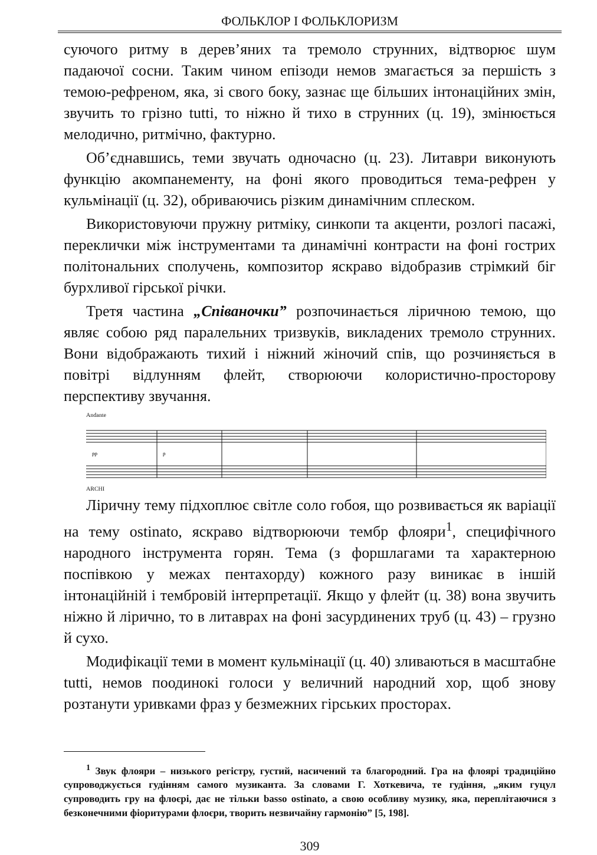ФОЛЬКЛОР І ФОЛЬКЛОРИЗМ
суючого ритму в дерев’яних та тремоло струнних, відтворює шум падаючої сосни. Таким чином епізоди немов змагається за першість з темою-рефреном, яка, зі свого боку, зазнає ще більших інтонаційних змін, звучить то грізно tutti, то ніжно й тихо в струнних (ц. 19), змінюється мелодично, ритмічно, фактурно.
Об’єднавшись, теми звучать одночасно (ц. 23). Литаври виконують функцію акомпанементу, на фоні якого проводиться тема-рефрен у кульмінації (ц. 32), обриваючись різким динамічним сплеском.
Використовуючи пружну ритміку, синкопи та акценти, розлогі пасажі, переклички між інструментами та динамічні контрасти на фоні гострих політональних сполучень, композитор яскраво відобразив стрімкий біг бурхливої гірської річки.
Третя частина „Співаночки” розпочинається ліричною темою, що являє собою ряд паралельних тризвуків, викладених тремоло струнних. Вони відображають тихий і ніжний жіночий спів, що розчиняється в повітрі відлунням флейт, створюючи колористично-просторову перспективу звучання.
Andante
pp
p
ARCHI
Ліричну тему підхоплює світле соло гобоя, що розвивається як варіації на тему ostinato, яскраво відтворюючи тембр флояри<sup>1</sup>, специфічного народного інструмента горян. Тема (з форшлагами та характерною поспівкою у межах пентахорду) кожного разу виникає в іншій інтонаційній і тембровій інтерпретації. Якщо у флейт (ц. 38) вона звучить ніжно й лірично, то в литаврах на фоні засурдинених труб (ц. 43) – грузно й сухо.
Модифікації теми в момент кульмінації (ц. 40) зливаються в масштабне tutti, немов поодинокі голоси у величний народний хор, щоб знову розтанути уривками фраз у безмежних гірських просторах.
<sup>1</sup> Звук флояри – низького регістру, густий, насичений та благородний. Гра на флоярі традиційно супроводжується гудінням самого музиканта. За словами Г. Хоткевича, те гудіння, „яким гуцул супроводить гру на флоєрі, дає не тільки basso ostinato, а свою особливу музику, яка, переплітаючися з безконечними фіоритурами флоєри, творить незвичайну гармонію” [5, 198].
309